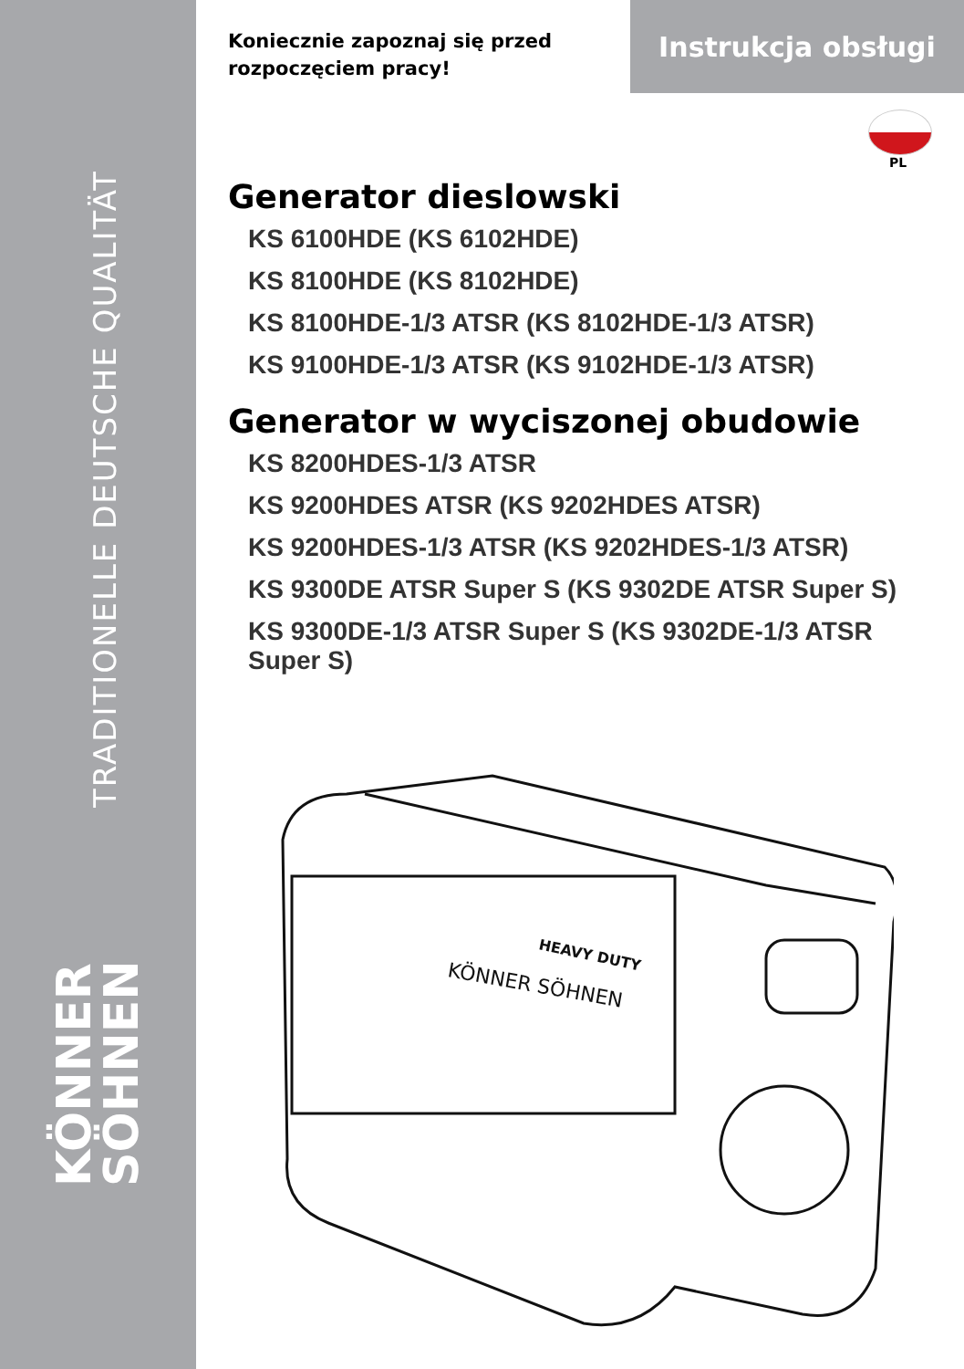TRADITIONELLE DEUTSCHE QUALITÄT
KÖNNER
SÖHNEN
Instrukcja obsługi
PL
Koniecznie zapoznaj się przed rozpoczęciem pracy!
Generator dieslowski
KS 6100HDE (KS 6102HDE)
KS 8100HDE (KS 8102HDE)
KS 8100HDE-1/3 ATSR (KS 8102HDE-1/3 ATSR)
KS 9100HDE-1/3 ATSR (KS 9102HDE-1/3 ATSR)
Generator w wyciszonej obudowie
KS 8200HDES-1/3 ATSR
KS 9200HDES ATSR (KS 9202HDES ATSR)
KS 9200HDES-1/3 ATSR (KS 9202HDES-1/3 ATSR)
KS 9300DE ATSR Super S (KS 9302DE ATSR Super S)
KS 9300DE-1/3 ATSR Super S (KS 9302DE-1/3 ATSR Super S)
HEAVY DUTY
KÖNNER SÖHNEN